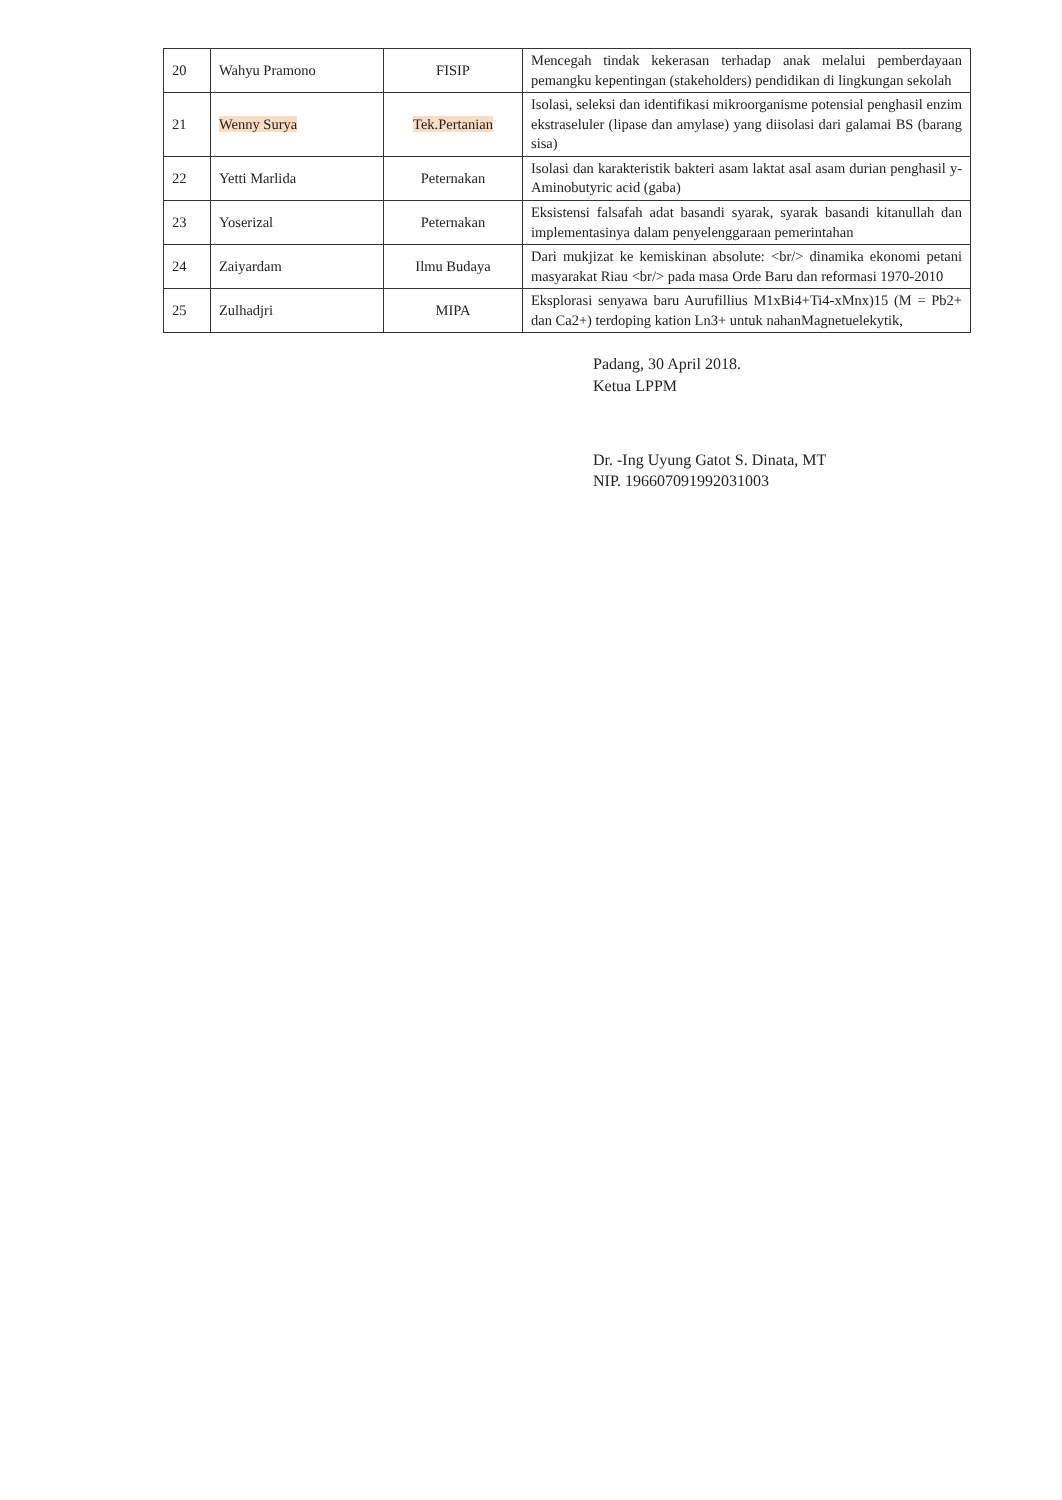| 20 | Wahyu Pramono | FISIP | Mencegah tindak kekerasan terhadap anak melalui pemberdayaan pemangku kepentingan (stakeholders) pendidikan di lingkungan sekolah |
| 21 | Wenny Surya | Tek.Pertanian | Isolasi, seleksi dan identifikasi mikroorganisme potensial penghasil enzim ekstraseluler (lipase dan amylase) yang diisolasi dari galamai BS (barang sisa) |
| 22 | Yetti Marlida | Peternakan | Isolasi dan karakteristik bakteri asam laktat asal asam durian penghasil y-Aminobutyric acid (gaba) |
| 23 | Yoserizal | Peternakan | Eksistensi falsafah adat basandi syarak, syarak basandi kitanullah dan implementasinya dalam penyelenggaraan pemerintahan |
| 24 | Zaiyardam | Ilmu Budaya | Dari mukjizat ke kemiskinan absolute: <br/> dinamika ekonomi petani masyarakat Riau <br/> pada masa Orde Baru dan reformasi 1970-2010 |
| 25 | Zulhadjri | MIPA | Eksplorasi senyawa baru Aurufillius M1xBi4+Ti4-xMnx)15 (M = Pb2+ dan Ca2+) terdoping kation Ln3+ untuk nahanMagnetuelekytik, |
Padang, 30 April 2018.
Ketua LPPM
Dr. -Ing Uyung Gatot S. Dinata, MT
NIP. 196607091992031003